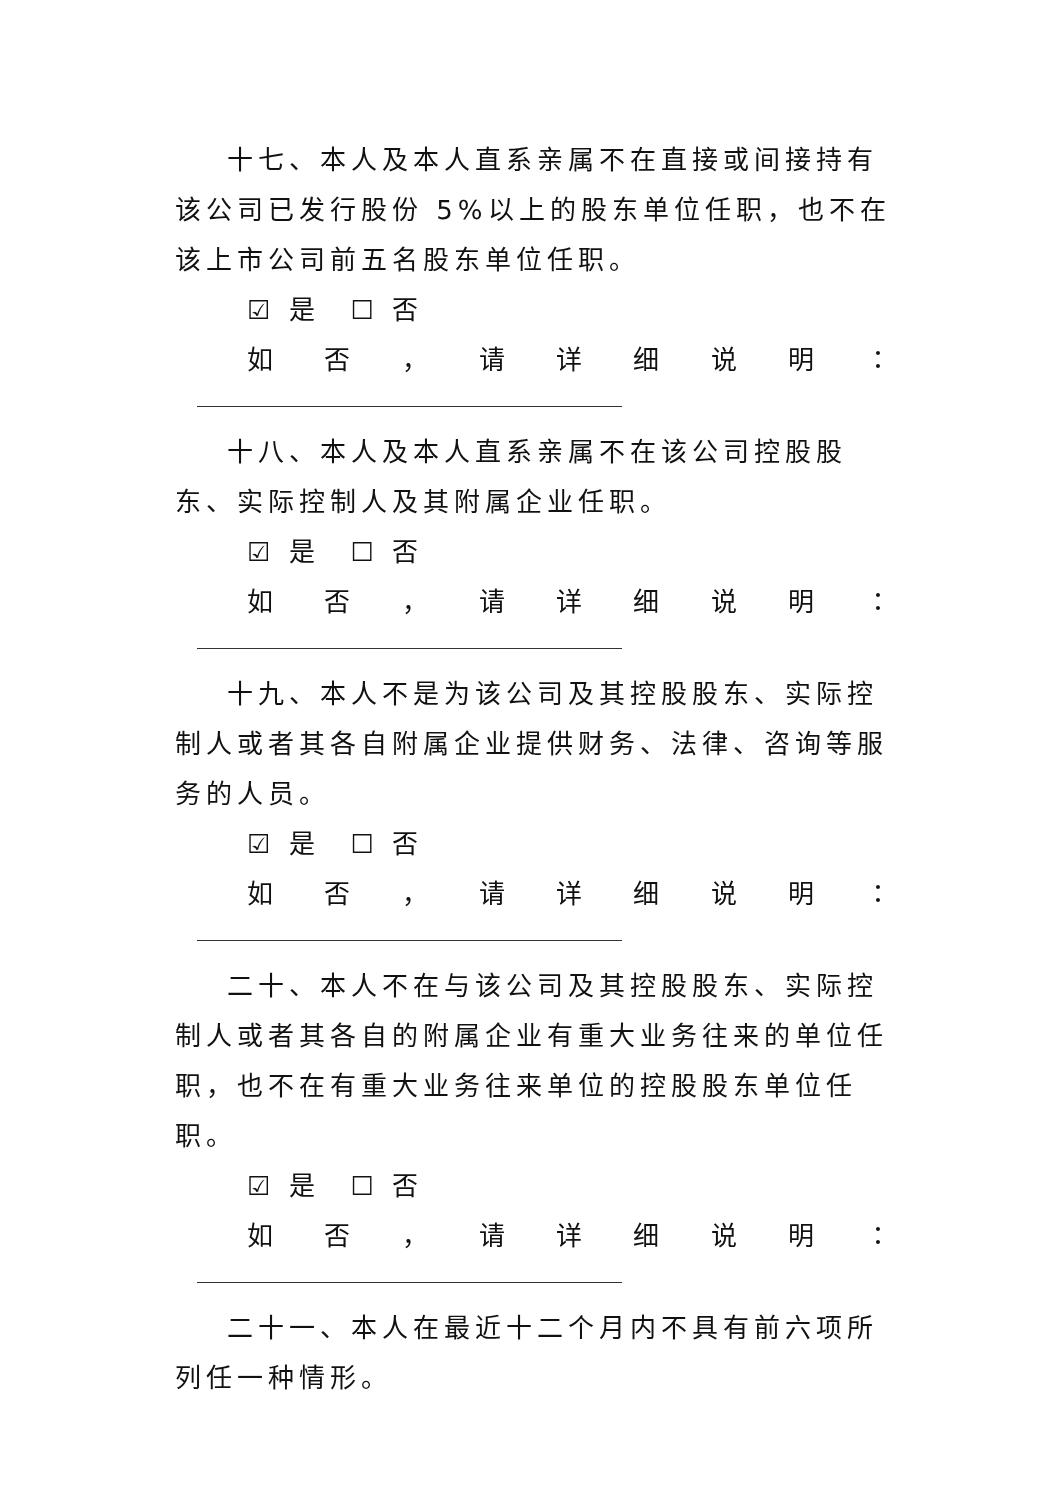十七、本人及本人直系亲属不在直接或间接持有该公司已发行股份 5%以上的股东单位任职，也不在该上市公司前五名股东单位任职。
☑ 是　☐ 否
如否 ， 请详细说明 ：
十八、本人及本人直系亲属不在该公司控股股东、实际控制人及其附属企业任职。
☑ 是　☐ 否
如否 ， 请详细说明 ：
十九、本人不是为该公司及其控股股东、实际控制人或者其各自附属企业提供财务、法律、咨询等服务的人员。
☑ 是　☐ 否
如否 ， 请详细说明 ：
二十、本人不在与该公司及其控股股东、实际控制人或者其各自的附属企业有重大业务往来的单位任职，也不在有重大业务往来单位的控股股东单位任职。
☑ 是　☐ 否
如否 ， 请详细说明 ：
二十一、本人在最近十二个月内不具有前六项所列任一种情形。